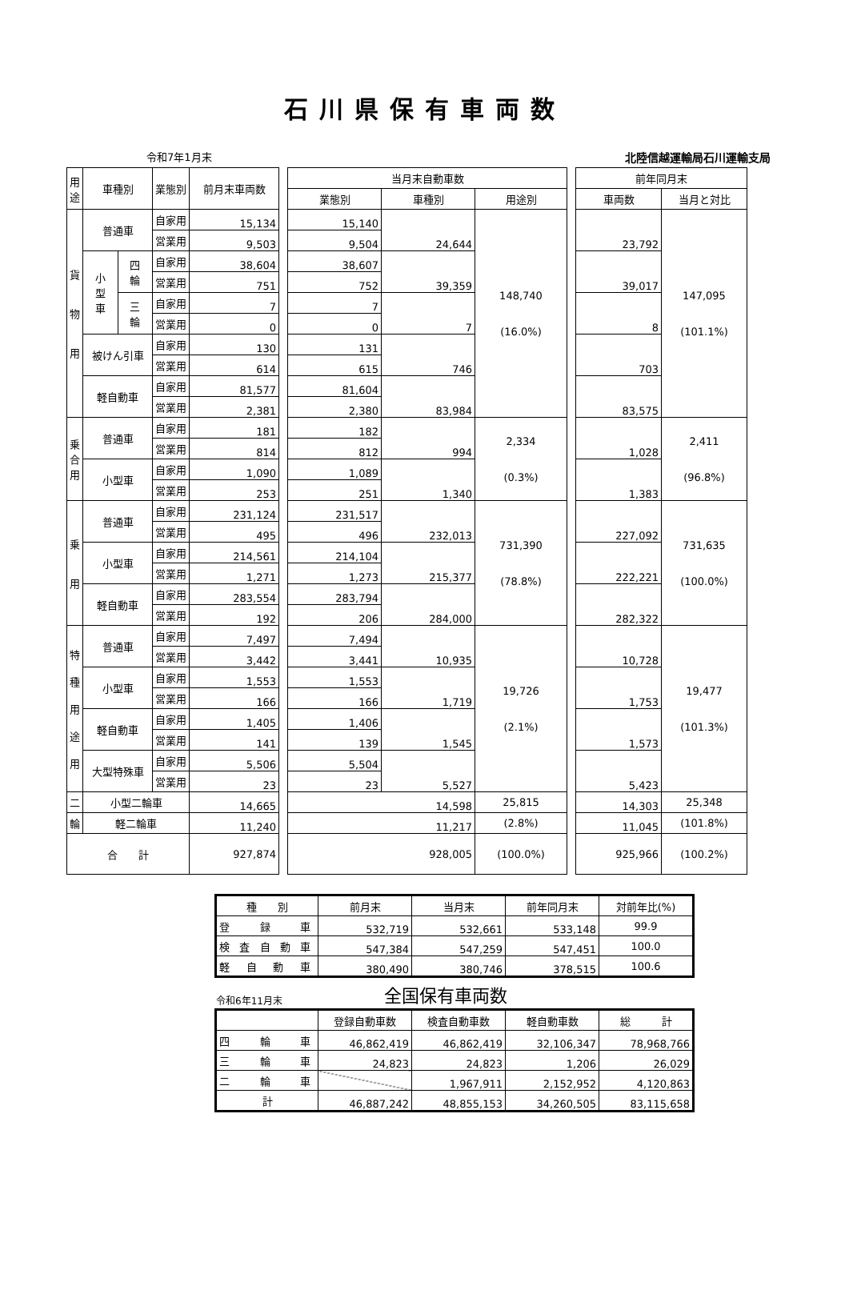石川県保有車両数
令和7年1月末 北陸信越運輸局石川運輸支局
| 用 途 | 車種別 | | 業態別 | 前月末車両数 | | 当月末自動車数 | | | | 前年同月末 | |
| | | | | | | 業態別 | 車種別 | 用途別 | | 車両数 | 当月と対比 |
| 貨 物 用 | 普通車 | | 自家用 | 15,134 | | 15,140 | 24,644 | 148,740 (16.0%) | | 23,792 | 147,095 (101.1%) |
| | | | 営業用 | 9,503 | | 9,504 | | | | | |
| | 小 型 車 | 四 輪 | 自家用 | 38,604 | | 38,607 | 39,359 | | | 39,017 | |
| | | | 営業用 | 751 | | 752 | | | | | |
| | | 三 輪 | 自家用 | 7 | | 7 | 7 | | | 8 | |
| | | | 営業用 | 0 | | 0 | | | | | |
| | 被けん引車 | | 自家用 | 130 | | 131 | 746 | | | 703 | |
| | | | 営業用 | 614 | | 615 | | | | | |
| | 軽自動車 | | 自家用 | 81,577 | | 81,604 | 83,984 | | | 83,575 | |
| | | | 営業用 | 2,381 | | 2,380 | | | | | |
| 乗 合 用 | 普通車 | | 自家用 | 181 | | 182 | 994 | 2,334 (0.3%) | | 1,028 | 2,411 (96.8%) |
| | | | 営業用 | 814 | | 812 | | | | | |
| | 小型車 | | 自家用 | 1,090 | | 1,089 | 1,340 | | | 1,383 | |
| | | | 営業用 | 253 | | 251 | | | | | |
| 乗 用 | 普通車 | | 自家用 | 231,124 | | 231,517 | 232,013 | 731,390 (78.8%) | | 227,092 | 731,635 (100.0%) |
| | | | 営業用 | 495 | | 496 | | | | | |
| | 小型車 | | 自家用 | 214,561 | | 214,104 | 215,377 | | | 222,221 | |
| | | | 営業用 | 1,271 | | 1,273 | | | | | |
| | 軽自動車 | | 自家用 | 283,554 | | 283,794 | 284,000 | | | 282,322 | |
| | | | 営業用 | 192 | | 206 | | | | | |
| 特 種 用 途 用 | 普通車 | | 自家用 | 7,497 | | 7,494 | 10,935 | 19,726 (2.1%) | | 10,728 | 19,477 (101.3%) |
| | | | 営業用 | 3,442 | | 3,441 | | | | | |
| | 小型車 | | 自家用 | 1,553 | | 1,553 | 1,719 | | | 1,753 | |
| | | | 営業用 | 166 | | 166 | | | | | |
| | 軽自動車 | | 自家用 | 1,405 | | 1,406 | 1,545 | | | 1,573 | |
| | | | 営業用 | 141 | | 139 | | | | | |
| | 大型特殊車 | | 自家用 | 5,506 | | 5,504 | 5,527 | | | 5,423 | |
| | | | 営業用 | 23 | | 23 | | | | | |
| 二 | 小型二輪車 | | | 14,665 | | 14,598 | | 25,815 | | 14,303 | 25,348 |
| 輪 | 軽二輪車 | | | 11,240 | | 11,217 | | (2.8%) | | 11,045 | (101.8%) |
| 合 計 | | | | 927,874 | | 928,005 | | (100.0%) | | 925,966 | (100.2%) |
| 種 別 | 前月末 | 当月末 | 前年同月末 | 対前年比(%) |
| 登 録 車 | 532,719 | 532,661 | 533,148 | 99.9 |
| 検 査 自 動 車 | 547,384 | 547,259 | 547,451 | 100.0 |
| 軽 自 動 車 | 380,490 | 380,746 | 378,515 | 100.6 |
令和6年11月末 全国保有車両数
| | 登録自動車数 | 検査自動車数 | 軽自動車数 | 総 計 |
| 四 輪 車 | 46,862,419 | 46,862,419 | 32,106,347 | 78,968,766 |
| 三 輪 車 | 24,823 | 24,823 | 1,206 | 26,029 |
| 二 輪 車 | | 1,967,911 | 2,152,952 | 4,120,863 |
| 計 | 46,887,242 | 48,855,153 | 34,260,505 | 83,115,658 |